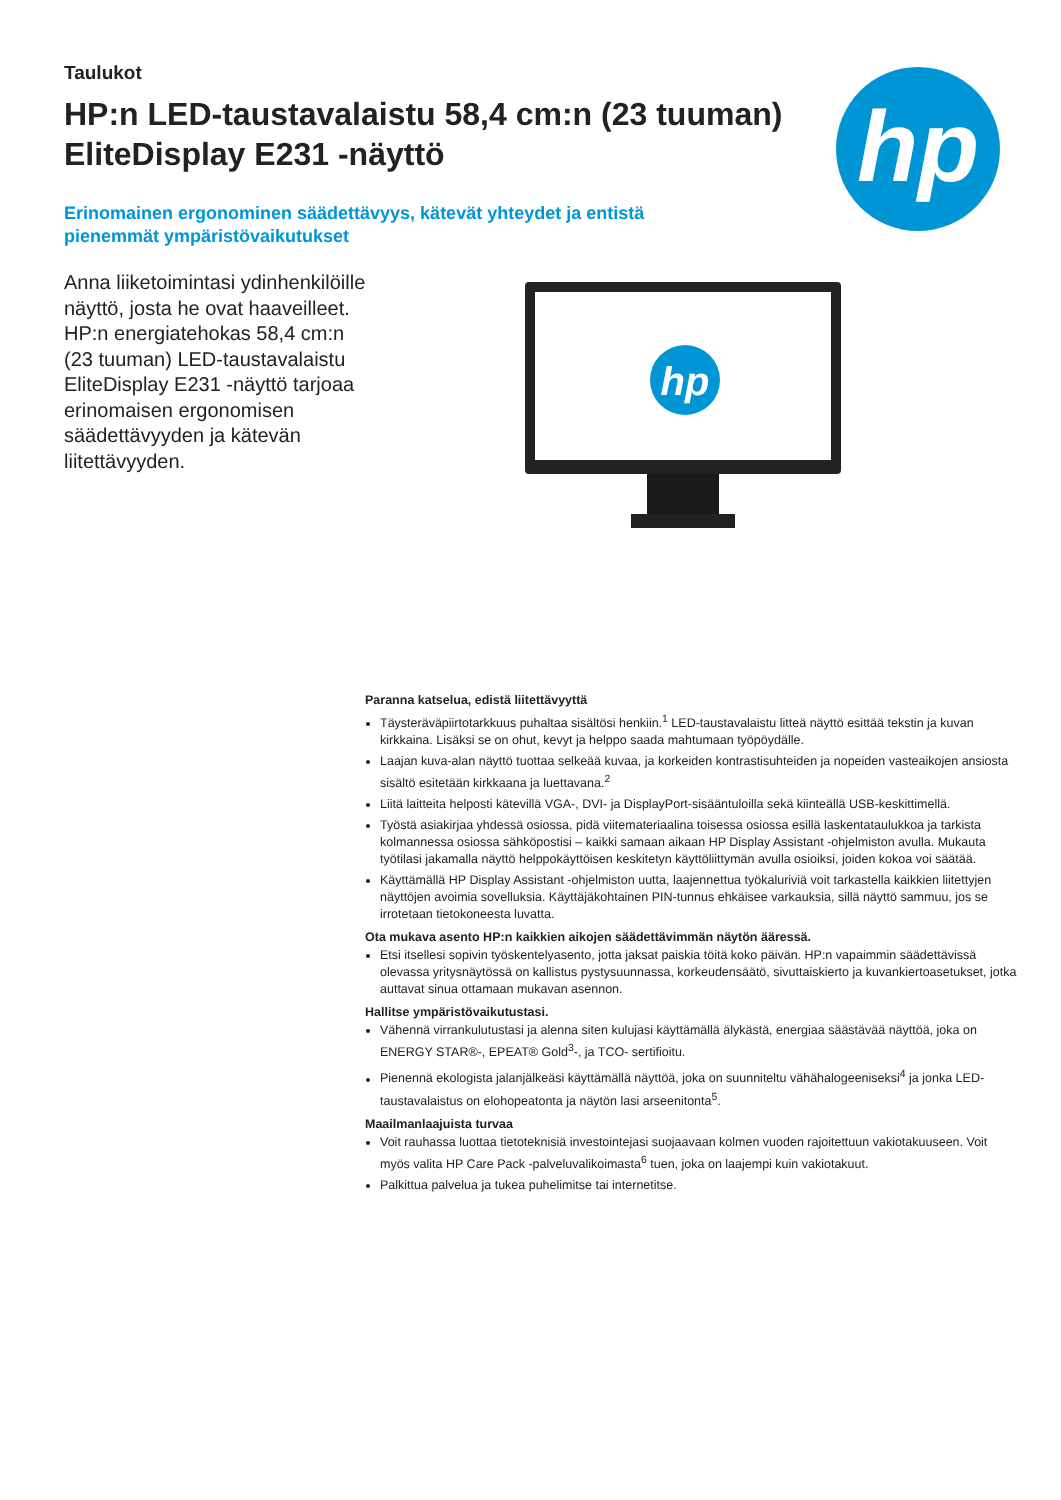Taulukot
HP:n LED-taustavalaistu 58,4 cm:n (23 tuuman) EliteDisplay E231 -näyttö
Erinomainen ergonominen säädettävyys, kätevät yhteydet ja entistä pienemmät ympäristövaikutukset
Anna liiketoimintasi ydinhenkilöille näyttö, josta he ovat haaveilleet. HP:n energiatehokas 58,4 cm:n (23 tuuman) LED-taustavalaistu EliteDisplay E231 -näyttö tarjoaa erinomaisen ergonomisen säädettävyyden ja kätevän liitettävyyden.
hp
hp
Paranna katselua, edistä liitettävyyttä
Täysteräväpiirtotarkkuus puhaltaa sisältösi henkiin.<sup>1</sup> LED-taustavalaistu litteä näyttö esittää tekstin ja kuvan kirkkaina. Lisäksi se on ohut, kevyt ja helppo saada mahtumaan työpöydälle.
Laajan kuva-alan näyttö tuottaa selkeää kuvaa, ja korkeiden kontrastisuhteiden ja nopeiden vasteaikojen ansiosta sisältö esitetään kirkkaana ja luettavana.<sup>2</sup>
Liitä laitteita helposti kätevillä VGA-, DVI- ja DisplayPort-sisääntuloilla sekä kiinteällä USB-keskittimellä.
Työstä asiakirjaa yhdessä osiossa, pidä viitemateriaalina toisessa osiossa esillä laskentataulukkoa ja tarkista kolmannessa osiossa sähköpostisi – kaikki samaan aikaan HP Display Assistant -ohjelmiston avulla. Mukauta työtilasi jakamalla näyttö helppokäyttöisen keskitetyn käyttöliittymän avulla osioiksi, joiden kokoa voi säätää.
Käyttämällä HP Display Assistant -ohjelmiston uutta, laajennettua työkaluriviä voit tarkastella kaikkien liitettyjen näyttöjen avoimia sovelluksia. Käyttäjäkohtainen PIN-tunnus ehkäisee varkauksia, sillä näyttö sammuu, jos se irrotetaan tietokoneesta luvatta.
Ota mukava asento HP:n kaikkien aikojen säädettävimmän näytön ääressä.
Etsi itsellesi sopivin työskentelyasento, jotta jaksat paiskia töitä koko päivän. HP:n vapaimmin säädettävissä olevassa yritysnäytössä on kallistus pystysuunnassa, korkeudensäätö, sivuttaiskierto ja kuvankiertoasetukset, jotka auttavat sinua ottamaan mukavan asennon.
Hallitse ympäristövaikutustasi.
Vähennä virrankulutustasi ja alenna siten kulujasi käyttämällä älykästä, energiaa säästävää näyttöä, joka on ENERGY STAR®-, EPEAT® Gold<sup>3</sup>-, ja TCO- sertifioitu.
Pienennä ekologista jalanjälkeäsi käyttämällä näyttöä, joka on suunniteltu vähähalogeeniseksi<sup>4</sup> ja jonka LED-taustavalaistus on elohopeatonta ja näytön lasi arseenitonta<sup>5</sup>.
Maailmanlaajuista turvaa
Voit rauhassa luottaa tietoteknisiä investointejasi suojaavaan kolmen vuoden rajoitettuun vakiotakuuseen. Voit myös valita HP Care Pack -palveluvalikoimasta<sup>6</sup> tuen, joka on laajempi kuin vakiotakuut.
Palkittua palvelua ja tukea puhelimitse tai internetitse.